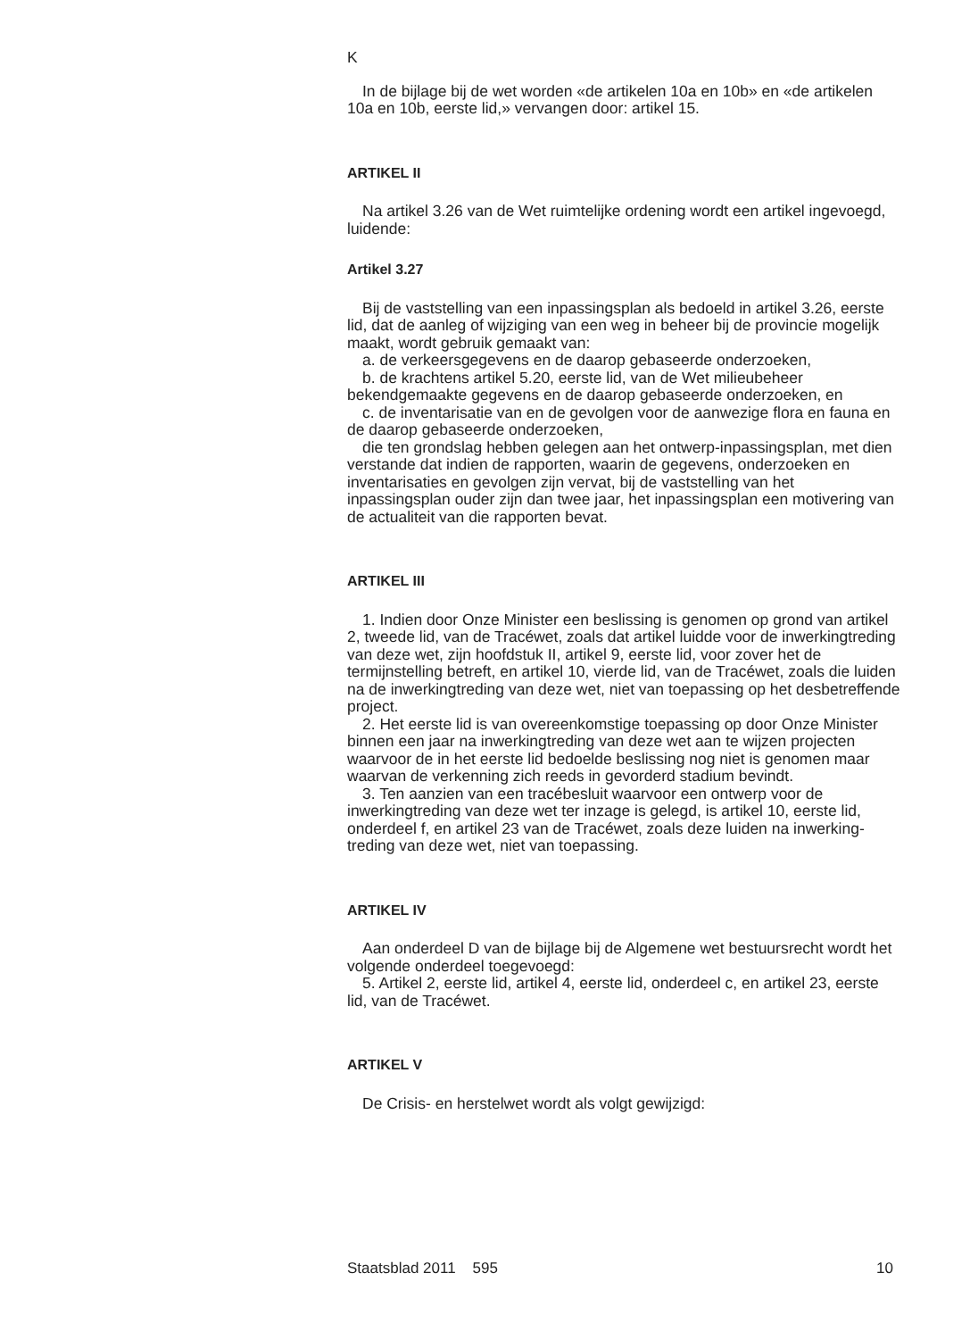K
In de bijlage bij de wet worden «de artikelen 10a en 10b» en «de artikelen 10a en 10b, eerste lid,» vervangen door: artikel 15.
ARTIKEL II
Na artikel 3.26 van de Wet ruimtelijke ordening wordt een artikel ingevoegd, luidende:
Artikel 3.27
Bij de vaststelling van een inpassingsplan als bedoeld in artikel 3.26, eerste lid, dat de aanleg of wijziging van een weg in beheer bij de provincie mogelijk maakt, wordt gebruik gemaakt van:
a. de verkeersgegevens en de daarop gebaseerde onderzoeken,
b. de krachtens artikel 5.20, eerste lid, van de Wet milieubeheer bekendgemaakte gegevens en de daarop gebaseerde onderzoeken, en
c. de inventarisatie van en de gevolgen voor de aanwezige flora en fauna en de daarop gebaseerde onderzoeken,
die ten grondslag hebben gelegen aan het ontwerp-inpassingsplan, met dien verstande dat indien de rapporten, waarin de gegevens, onderzoeken en inventarisaties en gevolgen zijn vervat, bij de vaststelling van het inpassingsplan ouder zijn dan twee jaar, het inpassingsplan een motivering van de actualiteit van die rapporten bevat.
ARTIKEL III
1. Indien door Onze Minister een beslissing is genomen op grond van artikel 2, tweede lid, van de Tracéwet, zoals dat artikel luidde voor de inwerkingtreding van deze wet, zijn hoofdstuk II, artikel 9, eerste lid, voor zover het de termijnstelling betreft, en artikel 10, vierde lid, van de Tracéwet, zoals die luiden na de inwerkingtreding van deze wet, niet van toepassing op het desbetreffende project.
2. Het eerste lid is van overeenkomstige toepassing op door Onze Minister binnen een jaar na inwerkingtreding van deze wet aan te wijzen projecten waarvoor de in het eerste lid bedoelde beslissing nog niet is genomen maar waarvan de verkenning zich reeds in gevorderd stadium bevindt.
3. Ten aanzien van een tracébesluit waarvoor een ontwerp voor de inwerkingtreding van deze wet ter inzage is gelegd, is artikel 10, eerste lid, onderdeel f, en artikel 23 van de Tracéwet, zoals deze luiden na inwerking-treding van deze wet, niet van toepassing.
ARTIKEL IV
Aan onderdeel D van de bijlage bij de Algemene wet bestuursrecht wordt het volgende onderdeel toegevoegd:
5. Artikel 2, eerste lid, artikel 4, eerste lid, onderdeel c, en artikel 23, eerste lid, van de Tracéwet.
ARTIKEL V
De Crisis- en herstelwet wordt als volgt gewijzigd:
Staatsblad 2011 595 10